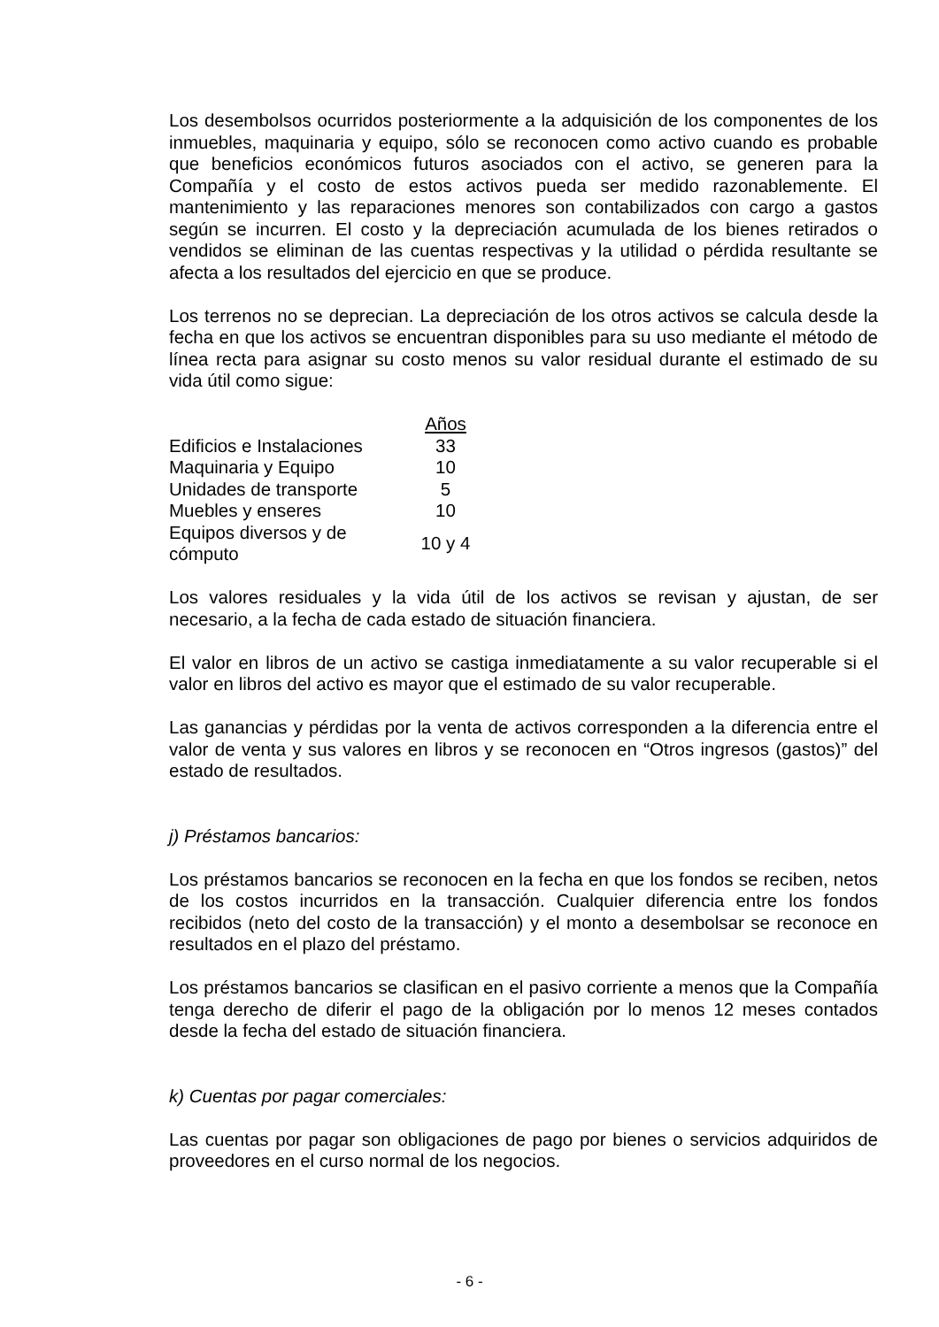Los desembolsos ocurridos posteriormente a la adquisición de los componentes de los inmuebles, maquinaria y equipo, sólo se reconocen como activo cuando es probable que beneficios económicos futuros asociados con el activo, se generen para la Compañía y el costo de estos activos pueda ser medido razonablemente. El mantenimiento y las reparaciones menores son contabilizados con cargo a gastos según se incurren. El costo y la depreciación acumulada de los bienes retirados o vendidos se eliminan de las cuentas respectivas y la utilidad o pérdida resultante se afecta a los resultados del ejercicio en que se produce.
Los terrenos no se deprecian. La depreciación de los otros activos se calcula desde la fecha en que los activos se encuentran disponibles para su uso mediante el método de línea recta para asignar su costo menos su valor residual durante el estimado de su vida útil como sigue:
| | Años |
| Edificios e Instalaciones | 33 |
| Maquinaria y Equipo | 10 |
| Unidades de transporte | 5 |
| Muebles y enseres | 10 |
| Equipos diversos y de cómputo | 10 y 4 |
Los valores residuales y la vida útil de los activos se revisan y ajustan, de ser necesario, a la fecha de cada estado de situación financiera.
El valor en libros de un activo se castiga inmediatamente a su valor recuperable si el valor en libros del activo es mayor que el estimado de su valor recuperable.
Las ganancias y pérdidas por la venta de activos corresponden a la diferencia entre el valor de venta y sus valores en libros y se reconocen en “Otros ingresos (gastos)” del estado de resultados.
j) Préstamos bancarios:
Los préstamos bancarios se reconocen en la fecha en que los fondos se reciben, netos de los costos incurridos en la transacción. Cualquier diferencia entre los fondos recibidos (neto del costo de la transacción) y el monto a desembolsar se reconoce en resultados en el plazo del préstamo.
Los préstamos bancarios se clasifican en el pasivo corriente a menos que la Compañía tenga derecho de diferir el pago de la obligación por lo menos 12 meses contados desde la fecha del estado de situación financiera.
k) Cuentas por pagar comerciales:
Las cuentas por pagar son obligaciones de pago por bienes o servicios adquiridos de proveedores en el curso normal de los negocios.
- 6 -